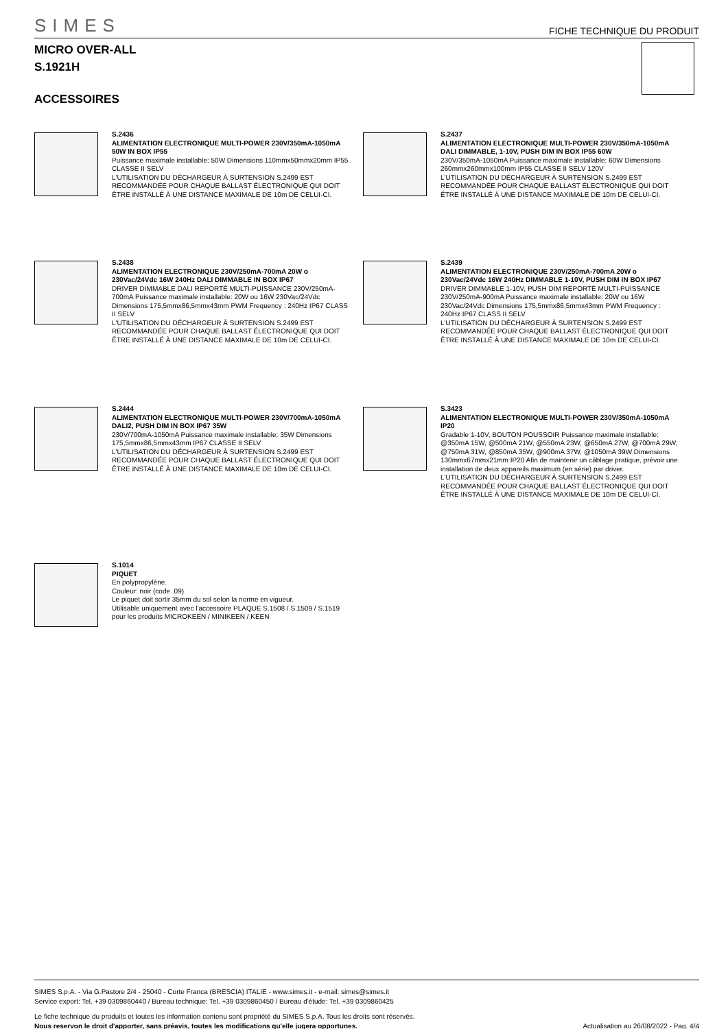SIMES
FICHE TECHNIQUE DU PRODUIT
MICRO OVER-ALL
S.1921H
ACCESSOIRES
S.2436
ALIMENTATION ELECTRONIQUE MULTI-POWER 230V/350mA-1050mA 50W IN BOX IP55
Puissance maximale installable: 50W Dimensions 110mmx50mmx20mm IP55 CLASSE II SELV
L'UTILISATION DU DÉCHARGEUR À SURTENSION S.2499 EST RECOMMANDÉE POUR CHAQUE BALLAST ÉLECTRONIQUE QUI DOIT ÊTRE INSTALLÉ À UNE DISTANCE MAXIMALE DE 10m DE CELUI-CI.
S.2437
ALIMENTATION ELECTRONIQUE MULTI-POWER 230V/350mA-1050mA DALI DIMMABLE, 1-10V, PUSH DIM IN BOX IP55 60W
230V/350mA-1050mA Puissance maximale installable: 60W Dimensions 260mmx260mmx100mm IP55 CLASSE II SELV 120V
L'UTILISATION DU DÉCHARGEUR À SURTENSION S.2499 EST RECOMMANDÉE POUR CHAQUE BALLAST ÉLECTRONIQUE QUI DOIT ÊTRE INSTALLÉ À UNE DISTANCE MAXIMALE DE 10m DE CELUI-CI.
S.2438
ALIMENTATION ELECTRONIQUE 230V/250mA-700mA 20W o 230Vac/24Vdc 16W 240Hz DALI DIMMABLE IN BOX IP67
DRIVER DIMMABLE DALI REPORTÉ MULTI-PUISSANCE 230V/250mA-700mA Puissance maximale installable: 20W ou 16W 230Vac/24Vdc Dimensions 175,5mmx86,5mmx43mm PWM Frequency : 240Hz IP67 CLASS II SELV
L'UTILISATION DU DÉCHARGEUR À SURTENSION S.2499 EST RECOMMANDÉE POUR CHAQUE BALLAST ÉLECTRONIQUE QUI DOIT ÊTRE INSTALLÉ À UNE DISTANCE MAXIMALE DE 10m DE CELUI-CI.
S.2439
ALIMENTATION ELECTRONIQUE 230V/250mA-700mA 20W o 230Vac/24Vdc 16W 240Hz DIMMABLE 1-10V, PUSH DIM IN BOX IP67
DRIVER DIMMABLE 1-10V, PUSH DIM REPORTÉ MULTI-PUISSANCE 230V/250mA-900mA Puissance maximale installable: 20W ou 16W 230Vac/24Vdc Dimensions 175,5mmx86,5mmx43mm PWM Frequency : 240Hz IP67 CLASS II SELV
L'UTILISATION DU DÉCHARGEUR À SURTENSION S.2499 EST RECOMMANDÉE POUR CHAQUE BALLAST ÉLECTRONIQUE QUI DOIT ÊTRE INSTALLÉ À UNE DISTANCE MAXIMALE DE 10m DE CELUI-CI.
S.2444
ALIMENTATION ELECTRONIQUE MULTI-POWER 230V/700mA-1050mA DALI2, PUSH DIM IN BOX IP67 35W
230V/700mA-1050mA Puissance maximale installable: 35W Dimensions 175,5mmx86,5mmx43mm IP67 CLASSE II SELV
L'UTILISATION DU DÉCHARGEUR À SURTENSION S.2499 EST RECOMMANDÉE POUR CHAQUE BALLAST ÉLECTRONIQUE QUI DOIT ÊTRE INSTALLÉ À UNE DISTANCE MAXIMALE DE 10m DE CELUI-CI.
S.3423
ALIMENTATION ELECTRONIQUE MULTI-POWER 230V/350mA-1050mA IP20
Gradable 1-10V, BOUTON POUSSOIR Puissance maximale installable: @350mA 15W, @500mA 21W, @550mA 23W, @650mA 27W, @700mA 29W, @750mA 31W, @850mA 35W, @900mA 37W, @1050mA 39W Dimensions 130mmx67mmx21mm IP20 Afin de maintenir un câblage pratique, prévoir une installation de deux appareils maximum (en série) par driver.
L'UTILISATION DU DÉCHARGEUR À SURTENSION S.2499 EST RECOMMANDÉE POUR CHAQUE BALLAST ÉLECTRONIQUE QUI DOIT ÊTRE INSTALLÉ À UNE DISTANCE MAXIMALE DE 10m DE CELUI-CI.
S.1014
PIQUET
En polypropylène.
Couleur: noir (code .09)
Le piquet doit sortir 35mm du sol selon la norme en vigueur.
Utilisable uniquement avec l'accessoire PLAQUE S.1508 / S.1509 / S.1519 pour les produits MICROKEEN / MINIKEEN / KEEN
SIMES S.p.A. - Via G.Pastore 2/4 - 25040 - Corte Franca (BRESCIA) ITALIE - www.simes.it - e-mail: simes@simes.it
Service export: Tel. +39 0309860440 / Bureau technique: Tel. +39 0309860450 / Bureau d'étude: Tel. +39 0309860425
Le fiche technique du produits et toutes les information contenu sont propriété du SIMES S.p.A. Tous les droits sont réservés.
Nous reservon le droit d'apporter, sans préavis, toutes les modifications qu'elle jugera opportunes. Actualisation au 26/08/2022 - Pag. 4/4